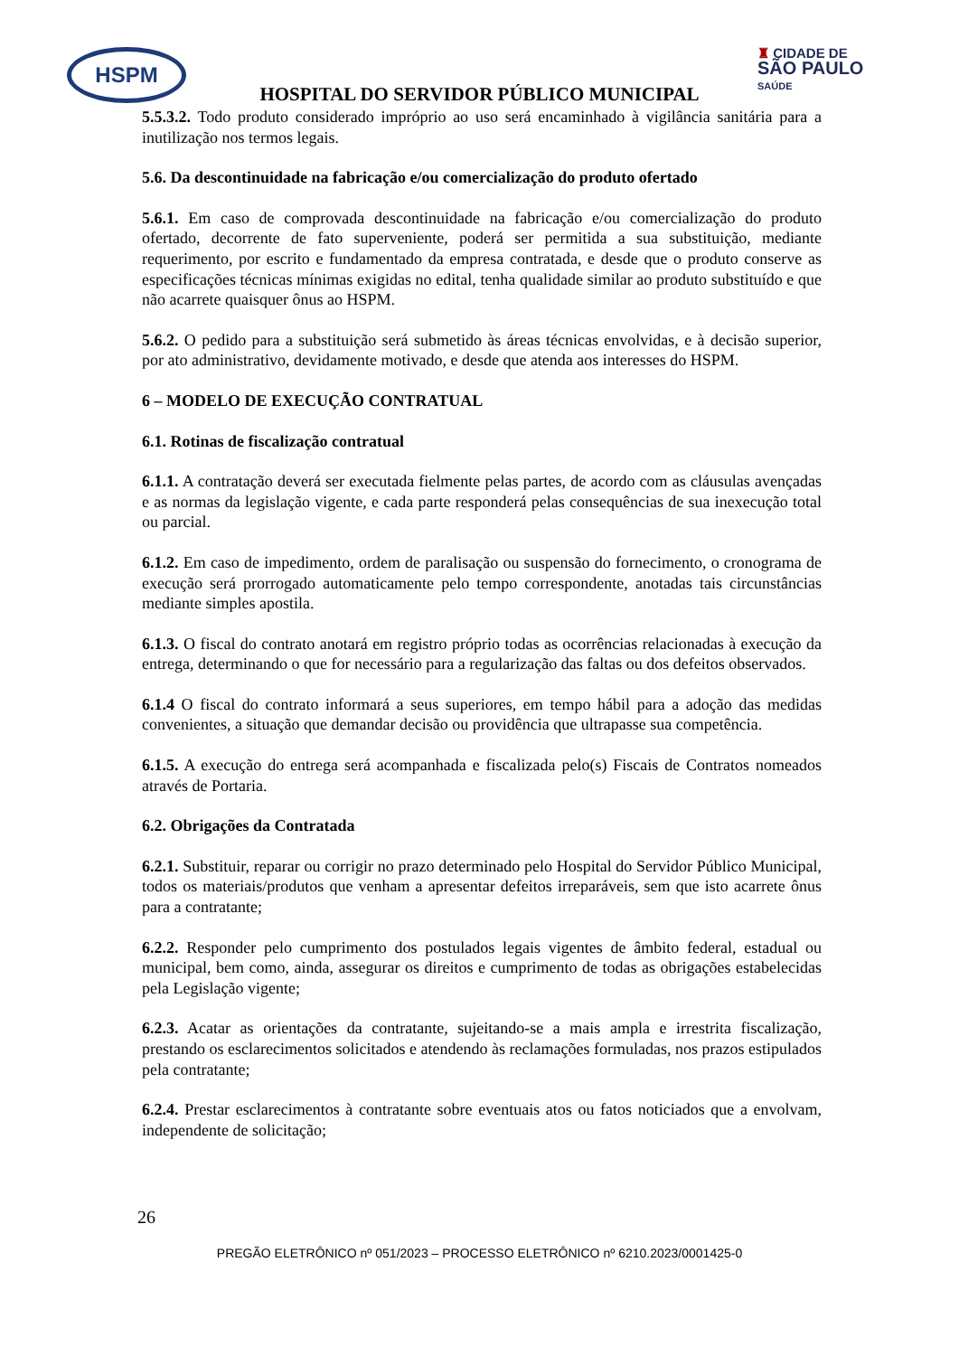HSPM
♜ CIDADE DE
SÃO PAULO
SAÚDE
HOSPITAL DO SERVIDOR PÚBLICO MUNICIPAL
5.5.3.2. Todo produto considerado impróprio ao uso será encaminhado à vigilância sanitária para a inutilização nos termos legais.
5.6. Da descontinuidade na fabricação e/ou comercialização do produto ofertado
5.6.1. Em caso de comprovada descontinuidade na fabricação e/ou comercialização do produto ofertado, decorrente de fato superveniente, poderá ser permitida a sua substituição, mediante requerimento, por escrito e fundamentado da empresa contratada, e desde que o produto conserve as especificações técnicas mínimas exigidas no edital, tenha qualidade similar ao produto substituído e que não acarrete quaisquer ônus ao HSPM.
5.6.2. O pedido para a substituição será submetido às áreas técnicas envolvidas, e à decisão superior, por ato administrativo, devidamente motivado, e desde que atenda aos interesses do HSPM.
6 – MODELO DE EXECUÇÃO CONTRATUAL
6.1. Rotinas de fiscalização contratual
6.1.1. A contratação deverá ser executada fielmente pelas partes, de acordo com as cláusulas avençadas e as normas da legislação vigente, e cada parte responderá pelas consequências de sua inexecução total ou parcial.
6.1.2. Em caso de impedimento, ordem de paralisação ou suspensão do fornecimento, o cronograma de execução será prorrogado automaticamente pelo tempo correspondente, anotadas tais circunstâncias mediante simples apostila.
6.1.3. O fiscal do contrato anotará em registro próprio todas as ocorrências relacionadas à execução da entrega, determinando o que for necessário para a regularização das faltas ou dos defeitos observados.
6.1.4 O fiscal do contrato informará a seus superiores, em tempo hábil para a adoção das medidas convenientes, a situação que demandar decisão ou providência que ultrapasse sua competência.
6.1.5. A execução do entrega será acompanhada e fiscalizada pelo(s) Fiscais de Contratos nomeados através de Portaria.
6.2. Obrigações da Contratada
6.2.1. Substituir, reparar ou corrigir no prazo determinado pelo Hospital do Servidor Público Municipal, todos os materiais/produtos que venham a apresentar defeitos irreparáveis, sem que isto acarrete ônus para a contratante;
6.2.2. Responder pelo cumprimento dos postulados legais vigentes de âmbito federal, estadual ou municipal, bem como, ainda, assegurar os direitos e cumprimento de todas as obrigações estabelecidas pela Legislação vigente;
6.2.3. Acatar as orientações da contratante, sujeitando-se a mais ampla e irrestrita fiscalização, prestando os esclarecimentos solicitados e atendendo às reclamações formuladas, nos prazos estipulados pela contratante;
6.2.4. Prestar esclarecimentos à contratante sobre eventuais atos ou fatos noticiados que a envolvam, independente de solicitação;
26
PREGÃO ELETRÔNICO nº 051/2023 – PROCESSO ELETRÔNICO nº 6210.2023/0001425-0